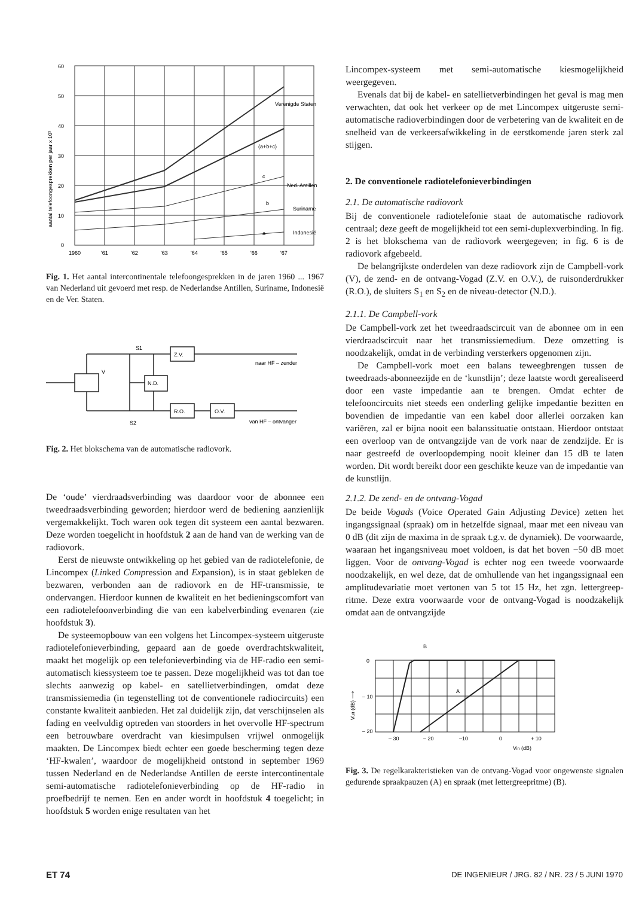60
50
40
30
20
10
0
1960
'61
'62
'63
'64
'65
'66
'67
Verenigde Staten
(a+b+c)
Ned. Antillen
Suriname
Indonesië
c
b
a
aantal telefoongesprekken per jaar x 10³
Fig. 1. Het aantal intercontinentale telefoongesprekken in de jaren 1960 ... 1967 van Nederland uit gevoerd met resp. de Nederlandse Antillen, Suriname, Indonesië en de Ver. Staten.
V
S1
S2
Z.V.
N.D.
R.O.
O.V.
naar HF – zender
van HF – ontvanger
Fig. 2. Het blokschema van de automatische radiovork.
De ‘oude’ vierdraadsverbinding was daardoor voor de abonnee een tweedraadsverbinding geworden; hierdoor werd de bediening aanzienlijk vergemakkelijkt. Toch waren ook tegen dit systeem een aantal bezwaren. Deze worden toegelicht in hoofdstuk 2 aan de hand van de werking van de radiovork.
Eerst de nieuwste ontwikkeling op het gebied van de radiotelefonie, de Lincompex (Linked Compression and Expansion), is in staat gebleken de bezwaren, verbonden aan de radiovork en de HF-transmissie, te ondervangen. Hierdoor kunnen de kwaliteit en het bedieningscomfort van een radiotelefoonverbinding die van een kabelverbinding evenaren (zie hoofdstuk 3).
De systeemopbouw van een volgens het Lincompex-systeem uitgeruste radiotelefonieverbinding, gepaard aan de goede overdrachtskwaliteit, maakt het mogelijk op een telefonieverbinding via de HF-radio een semi-automatisch kiessysteem toe te passen. Deze mogelijkheid was tot dan toe slechts aanwezig op kabel- en satellietverbindingen, omdat deze transmissiemedia (in tegenstelling tot de conventionele radiocircuits) een constante kwaliteit aanbieden. Het zal duidelijk zijn, dat verschijnselen als fading en veelvuldig optreden van stoorders in het overvolle HF-spectrum een betrouwbare overdracht van kiesimpulsen vrijwel onmogelijk maakten. De Lincompex biedt echter een goede bescherming tegen deze ‘HF-kwalen’, waardoor de mogelijkheid ontstond in september 1969 tussen Nederland en de Nederlandse Antillen de eerste intercontinentale semi-automatische radiotelefonieverbinding op de HF-radio in proefbedrijf te nemen. Een en ander wordt in hoofdstuk 4 toegelicht; in hoofdstuk 5 worden enige resultaten van het
Lincompex-systeem met semi-automatische kiesmogelijkheid weergegeven.
Evenals dat bij de kabel- en satellietverbindingen het geval is mag men verwachten, dat ook het verkeer op de met Lincompex uitgeruste semi-automatische radioverbindingen door de verbetering van de kwaliteit en de snelheid van de verkeersafwikkeling in de eerstkomende jaren sterk zal stijgen.
2. De conventionele radiotelefonieverbindingen
2.1. De automatische radiovork
Bij de conventionele radiotelefonie staat de automatische radiovork centraal; deze geeft de mogelijkheid tot een semi-duplexverbinding. In fig. 2 is het blokschema van de radiovork weergegeven; in fig. 6 is de radiovork afgebeeld.
De belangrijkste onderdelen van deze radiovork zijn de Campbell-vork (V), de zend- en de ontvang-Vogad (Z.V. en O.V.), de ruisonderdrukker (R.O.), de sluiters S<sub>1</sub> en S<sub>2</sub> en de niveau-detector (N.D.).
2.1.1. De Campbell-vork
De Campbell-vork zet het tweedraadscircuit van de abonnee om in een vierdraadscircuit naar het transmissiemedium. Deze omzetting is noodzakelijk, omdat in de verbinding versterkers opgenomen zijn.
De Campbell-vork moet een balans teweegbrengen tussen de tweedraads-abonneezijde en de ‘kunstlijn’; deze laatste wordt gerealiseerd door een vaste impedantie aan te brengen. Omdat echter de telefooncircuits niet steeds een onderling gelijke impedantie bezitten en bovendien de impedantie van een kabel door allerlei oorzaken kan variëren, zal er bijna nooit een balanssituatie ontstaan. Hierdoor ontstaat een overloop van de ontvangzijde van de vork naar de zendzijde. Er is naar gestreefd de overloopdemping nooit kleiner dan 15 dB te laten worden. Dit wordt bereikt door een geschikte keuze van de impedantie van de kunstlijn.
2.1.2. De zend- en de ontvang-Vogad
De beide Vogads (Voice Operated Gain Adjusting Device) zetten het ingangssignaal (spraak) om in hetzelfde signaal, maar met een niveau van 0 dB (dit zijn de maxima in de spraak t.g.v. de dynamiek). De voorwaarde, waaraan het ingangsniveau moet voldoen, is dat het boven −50 dB moet liggen. Voor de ontvang-Vogad is echter nog een tweede voorwaarde noodzakelijk, en wel deze, dat de omhullende van het ingangssignaal een amplitudevariatie moet vertonen van 5 tot 15 Hz, het zgn. lettergreep-ritme. Deze extra voorwaarde voor de ontvang-Vogad is noodzakelijk omdat aan de ontvangzijde
0
– 10
– 20
– 30
– 20
–10
0
+ 10
B
A
Vin (dB)
Vuit (dB) ⟶
Fig. 3. De regelkarakteristieken van de ontvang-Vogad voor ongewenste signalen gedurende spraakpauzen (A) en spraak (met lettergreepritme) (B).
ET 74 DE INGENIEUR / JRG. 82 / NR. 23 / 5 JUNI 1970